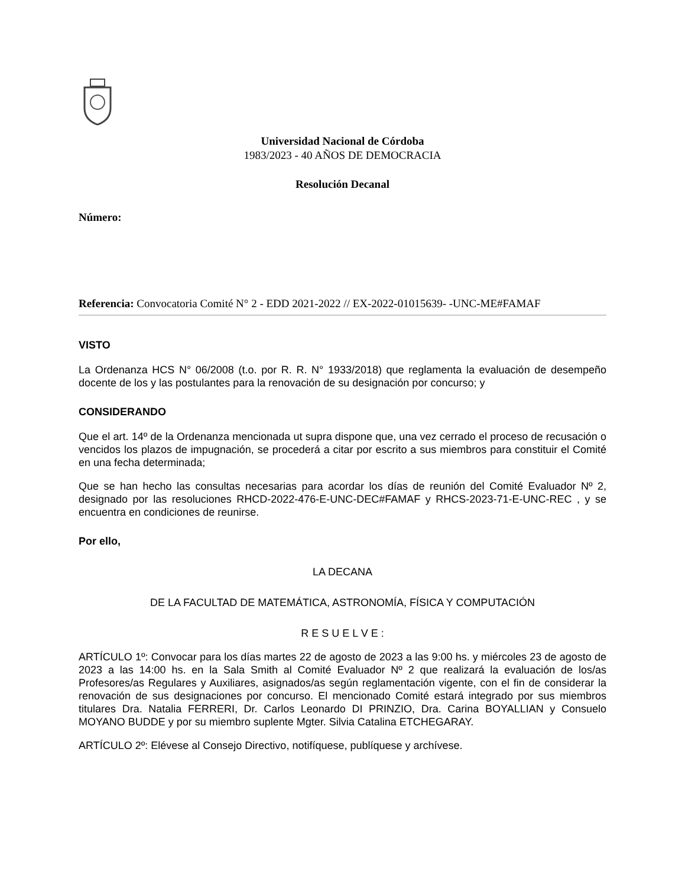Universidad Nacional de Córdoba
1983/2023 - 40 AÑOS DE DEMOCRACIA
Resolución Decanal
Número:
Referencia: Convocatoria Comité N° 2 - EDD 2021-2022 // EX-2022-01015639- -UNC-ME#FAMAF
VISTO
La Ordenanza HCS N° 06/2008 (t.o. por R. R. N° 1933/2018) que reglamenta la evaluación de desempeño docente de los y las postulantes para la renovación de su designación por concurso; y
CONSIDERANDO
Que el art. 14º de la Ordenanza mencionada ut supra dispone que, una vez cerrado el proceso de recusación o vencidos los plazos de impugnación, se procederá a citar por escrito a sus miembros para constituir el Comité en una fecha determinada;
Que se han hecho las consultas necesarias para acordar los días de reunión del Comité Evaluador Nº 2, designado por las resoluciones RHCD-2022-476-E-UNC-DEC#FAMAF y RHCS-2023-71-E-UNC-REC , y se encuentra en condiciones de reunirse.
Por ello,
LA DECANA
DE LA FACULTAD DE MATEMÁTICA, ASTRONOMÍA, FÍSICA Y COMPUTACIÓN
R E S U E L V E :
ARTÍCULO 1º: Convocar para los días martes 22 de agosto de 2023 a las 9:00 hs. y miércoles 23 de agosto de 2023 a las 14:00 hs. en la Sala Smith al Comité Evaluador Nº 2 que realizará la evaluación de los/as Profesores/as Regulares y Auxiliares, asignados/as según reglamentación vigente, con el fin de considerar la renovación de sus designaciones por concurso. El mencionado Comité estará integrado por sus miembros titulares Dra. Natalia FERRERI, Dr. Carlos Leonardo DI PRINZIO, Dra. Carina BOYALLIAN y Consuelo MOYANO BUDDE y por su miembro suplente Mgter. Silvia Catalina ETCHEGARAY.
ARTÍCULO 2º: Elévese al Consejo Directivo, notifíquese, publíquese y archívese.